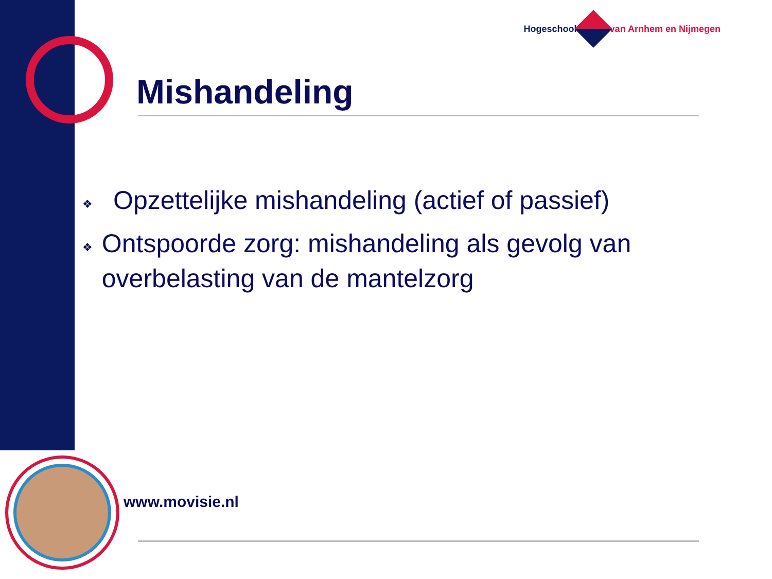Hogeschool van Arnhem en Nijmegen
Mishandeling
❖ Opzettelijke mishandeling (actief of passief)
❖ Ontspoorde zorg: mishandeling als gevolg van overbelasting van de mantelzorg
www.movisie.nl